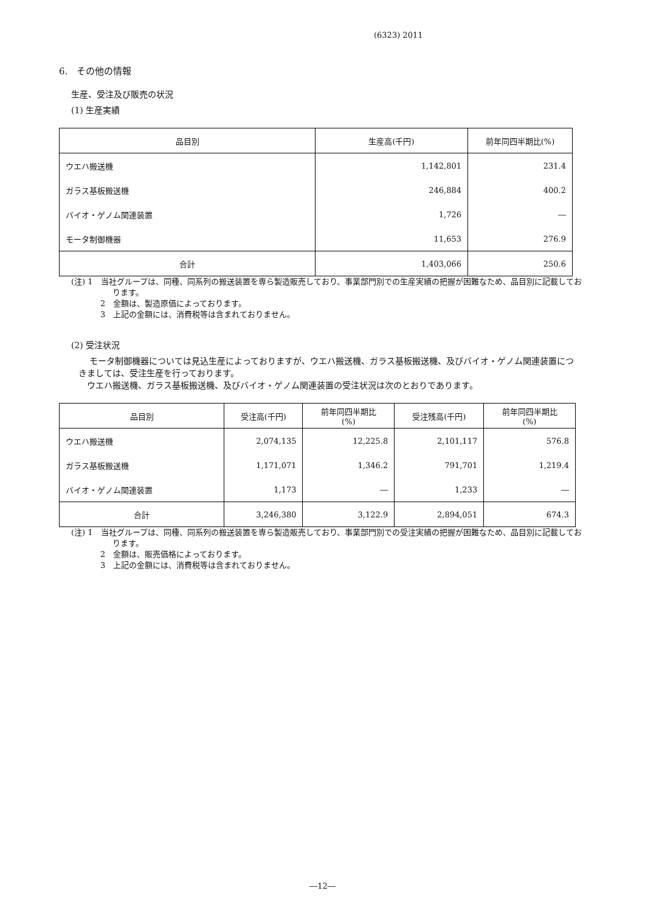(6323) 2011
6.　その他の情報
生産、受注及び販売の状況
(1) 生産実績
| 品目別 | 生産高(千円) | 前年同四半期比(%) |
| --- | --- | --- |
| ウエハ搬送機 | 1,142,801 | 231.4 |
| ガラス基板搬送機 | 246,884 | 400.2 |
| バイオ・ゲノム関連装置 | 1,726 | ― |
| モータ制御機器 | 11,653 | 276.9 |
| 合計 | 1,403,066 | 250.6 |
(注) 1　当社グループは、同種、同系列の搬送装置を専ら製造販売しており、事業部門別での生産実績の把握が困難なため、品目別に記載しております。
2　金額は、製造原価によっております。
3　上記の金額には、消費税等は含まれておりません。
(2) 受注状況
モータ制御機器については見込生産によっておりますが、ウエハ搬送機、ガラス基板搬送機、及びバイオ・ゲノム関連装置につきましては、受注生産を行っております。
　ウエハ搬送機、ガラス基板搬送機、及びバイオ・ゲノム関連装置の受注状況は次のとおりであります。
| 品目別 | 受注高(千円) | 前年同四半期比 (%) | 受注残高(千円) | 前年同四半期比 (%) |
| --- | --- | --- | --- | --- |
| ウエハ搬送機 | 2,074,135 | 12,225.8 | 2,101,117 | 576.8 |
| ガラス基板搬送機 | 1,171,071 | 1,346.2 | 791,701 | 1,219.4 |
| バイオ・ゲノム関連装置 | 1,173 | ― | 1,233 | ― |
| 合計 | 3,246,380 | 3,122.9 | 2,894,051 | 674.3 |
(注) 1　当社グループは、同種、同系列の搬送装置を専ら製造販売しており、事業部門別での受注実績の把握が困難なため、品目別に記載しております。
2　金額は、販売価格によっております。
3　上記の金額には、消費税等は含まれておりません。
―12―